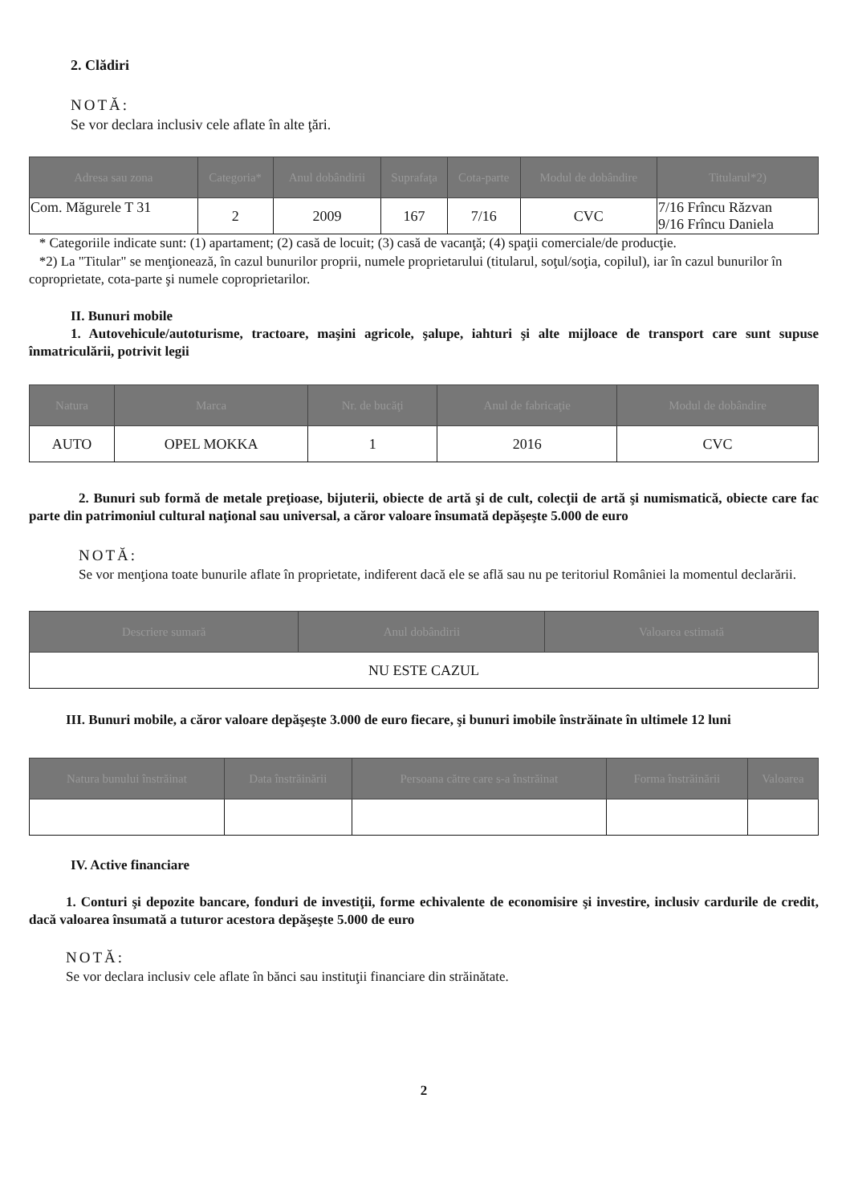2. Clădiri
NOTĂ:
Se vor declara inclusiv cele aflate în alte ţări.
| Adresa sau zona | Categoria* | Anul dobândirii | Suprafaţa | Cota-parte | Modul de dobândire | Titularul*2) |
| --- | --- | --- | --- | --- | --- | --- |
| Com. Măgurele T 31 | 2 | 2009 | 167 | 7/16 | CVC | 7/16 Frîncu Răzvan 9/16 Frîncu Daniela |
* Categoriile indicate sunt: (1) apartament; (2) casă de locuit; (3) casă de vacanţă; (4) spaţii comerciale/de producţie.
*2) La "Titular" se menţionează, în cazul bunurilor proprii, numele proprietarului (titularul, soţul/soţia, copilul), iar în cazul bunurilor în coproprietate, cota-parte şi numele coproprietarilor.
II. Bunuri mobile
1. Autovehicule/autoturisme, tractoare, maşini agricole, şalupe, iahturi şi alte mijloace de transport care sunt supuse înmatriculării, potrivit legii
| Natura | Marca | Nr. de bucăţi | Anul de fabricaţie | Modul de dobândire |
| --- | --- | --- | --- | --- |
| AUTO | OPEL MOKKA | 1 | 2016 | CVC |
2. Bunuri sub formă de metale preţioase, bijuterii, obiecte de artă şi de cult, colecţii de artă şi numismatică, obiecte care fac parte din patrimoniul cultural naţional sau universal, a căror valoare însumată depăşeşte 5.000 de euro
NOTĂ:
Se vor menţiona toate bunurile aflate în proprietate, indiferent dacă ele se află sau nu pe teritoriul României la momentul declarării.
| Descriere sumară | Anul dobândirii | Valoarea estimată |
| --- | --- | --- |
| NU ESTE CAZUL | | |
III. Bunuri mobile, a căror valoare depăşeşte 3.000 de euro fiecare, şi bunuri imobile înstrăinate în ultimele 12 luni
| Natura bunului înstrăinat | Data înstrăinării | Persoana către care s-a înstrăinat | Forma înstrăinării | Valoarea |
| --- | --- | --- | --- | --- |
IV. Active financiare
1. Conturi şi depozite bancare, fonduri de investiţii, forme echivalente de economisire şi investire, inclusiv cardurile de credit, dacă valoarea însumată a tuturor acestora depăşeşte 5.000 de euro
NOTĂ:
Se vor declara inclusiv cele aflate în bănci sau instituţii financiare din străinătate.
2